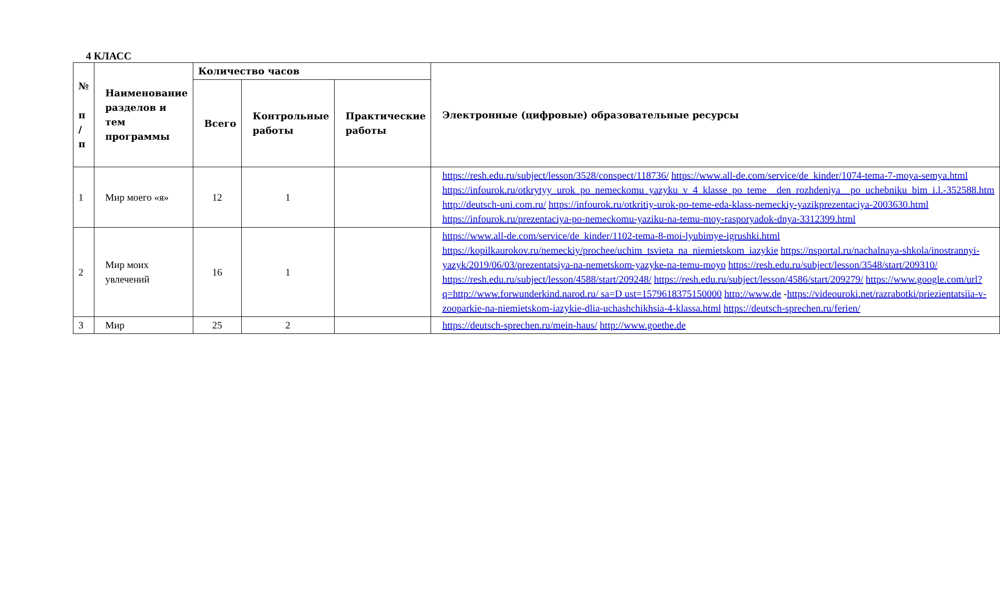4 КЛАСС
| № п / п | Наименование разделов и тем программы | Количество часов | | | Электронные (цифровые) образовательные ресурсы |
| --- | --- | --- | --- | --- | --- |
| | | Всего | Контрольные работы | Практические работы | |
| 1 | Мир моего «я» | 12 | 1 | | https://resh.edu.ru/subject/lesson/3528/conspect/118736/ https://www.all-de.com/service/de_kinder/1074-tema-7-moya-semya.html https://infourok.ru/otkrytyy_urok_po_nemeckomu_yazyku_v_4_klasse_po_teme__den_rozhdeniya__po_uchebniku_bim_i.l.-352588.htm http://deutsch-uni.com.ru/ https://infourok.ru/otkritiy-urok-po-teme-eda-klass-nemeckiy-yazikprezentaciya-2003630.html https://infourok.ru/prezentaciya-po-nemeckomu-yaziku-na-temu-moy-rasporyadok-dnya-3312399.html |
| 2 | Мир моих увлечений | 16 | 1 | | https://www.all-de.com/service/de_kinder/1102-tema-8-moi-lyubimye-igrushki.html https://kopilkaurokov.ru/nemeckiy/prochee/uchim_tsvieta_na_niemietskom_iazykie https://nsportal.ru/nachalnaya-shkola/inostrannyi-yazyk/2019/06/03/prezentatsiya-na-nemetskom-yazyke-na-temu-moyo https://resh.edu.ru/subject/lesson/3548/start/209310/ https://resh.edu.ru/subject/lesson/4588/start/209248/ https://resh.edu.ru/subject/lesson/4586/start/209279/ https://www.google.com/url?q=http://www.forwunderkind.narod.ru/ sa=D ust=1579618375150000 http://www.de - https://videouroki.net/razrabotki/priezientatsiia-v-zooparkie-na-niemietskom-iazykie-dlia-uchashchikhsia-4-klassa.html https://deutsch-sprechen.ru/ferien/ |
| 3 | Мир | 25 | 2 | | https://deutsch-sprechen.ru/mein-haus/ http://www.goethe.de |